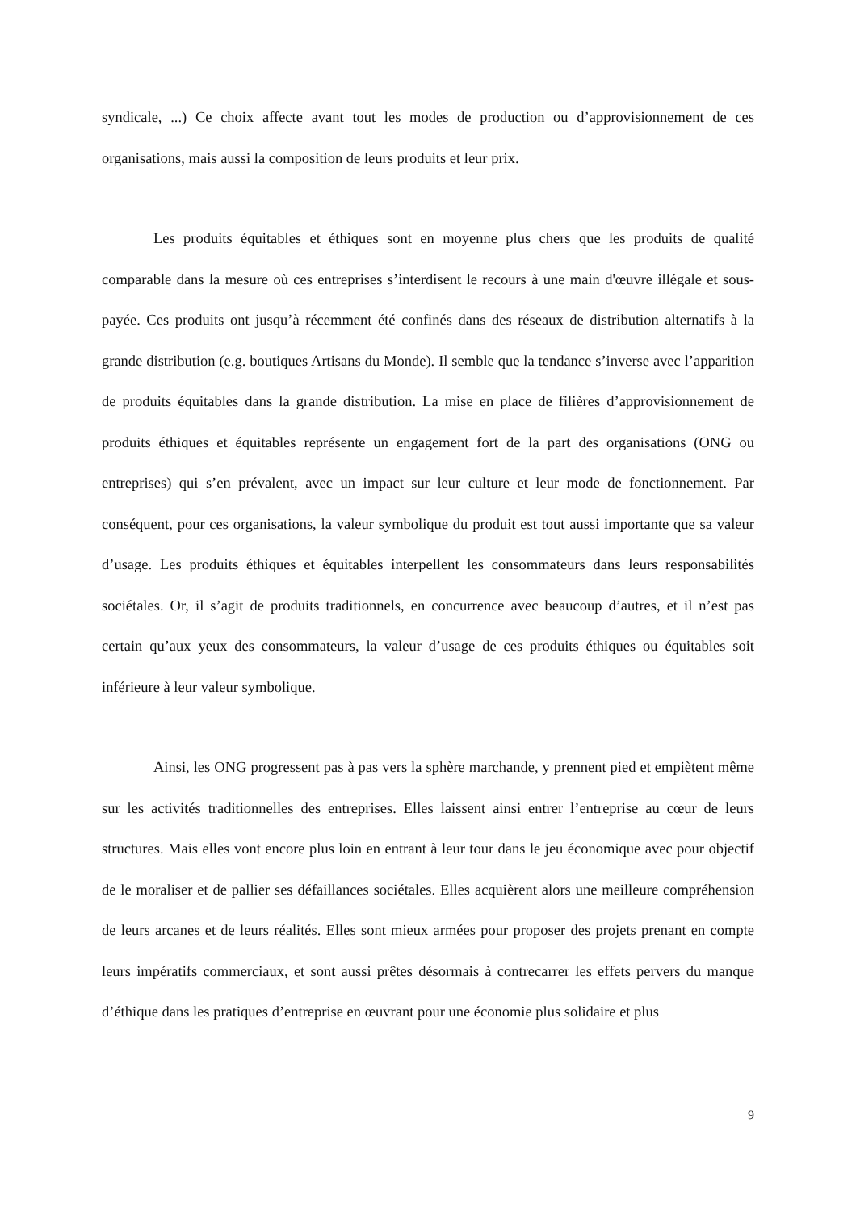syndicale, ...) Ce choix affecte avant tout les modes de production ou d’approvisionnement de ces organisations, mais aussi la composition de leurs produits et leur prix.
Les produits équitables et éthiques sont en moyenne plus chers que les produits de qualité comparable dans la mesure où ces entreprises s’interdisent le recours à une main d'œuvre illégale et sous-payée. Ces produits ont jusqu’à récemment été confinés dans des réseaux de distribution alternatifs à la grande distribution (e.g. boutiques Artisans du Monde). Il semble que la tendance s’inverse avec l’apparition de produits équitables dans la grande distribution. La mise en place de filières d’approvisionnement de produits éthiques et équitables représente un engagement fort de la part des organisations (ONG ou entreprises) qui s’en prévalent, avec un impact sur leur culture et leur mode de fonctionnement. Par conséquent, pour ces organisations, la valeur symbolique du produit est tout aussi importante que sa valeur d’usage. Les produits éthiques et équitables interpellent les consommateurs dans leurs responsabilités sociétales. Or, il s’agit de produits traditionnels, en concurrence avec beaucoup d’autres, et il n’est pas certain qu’aux yeux des consommateurs, la valeur d’usage de ces produits éthiques ou équitables soit inférieure à leur valeur symbolique.
Ainsi, les ONG progressent pas à pas vers la sphère marchande, y prennent pied et empiètent même sur les activités traditionnelles des entreprises. Elles laissent ainsi entrer l’entreprise au cœur de leurs structures. Mais elles vont encore plus loin en entrant à leur tour dans le jeu économique avec pour objectif de le moraliser et de pallier ses défaillances sociétales. Elles acquièrent alors une meilleure compréhension de leurs arcanes et de leurs réalités. Elles sont mieux armées pour proposer des projets prenant en compte leurs impératifs commerciaux, et sont aussi prêtes désormais à contrecarrer les effets pervers du manque d’éthique dans les pratiques d’entreprise en œuvrant pour une économie plus solidaire et plus
9